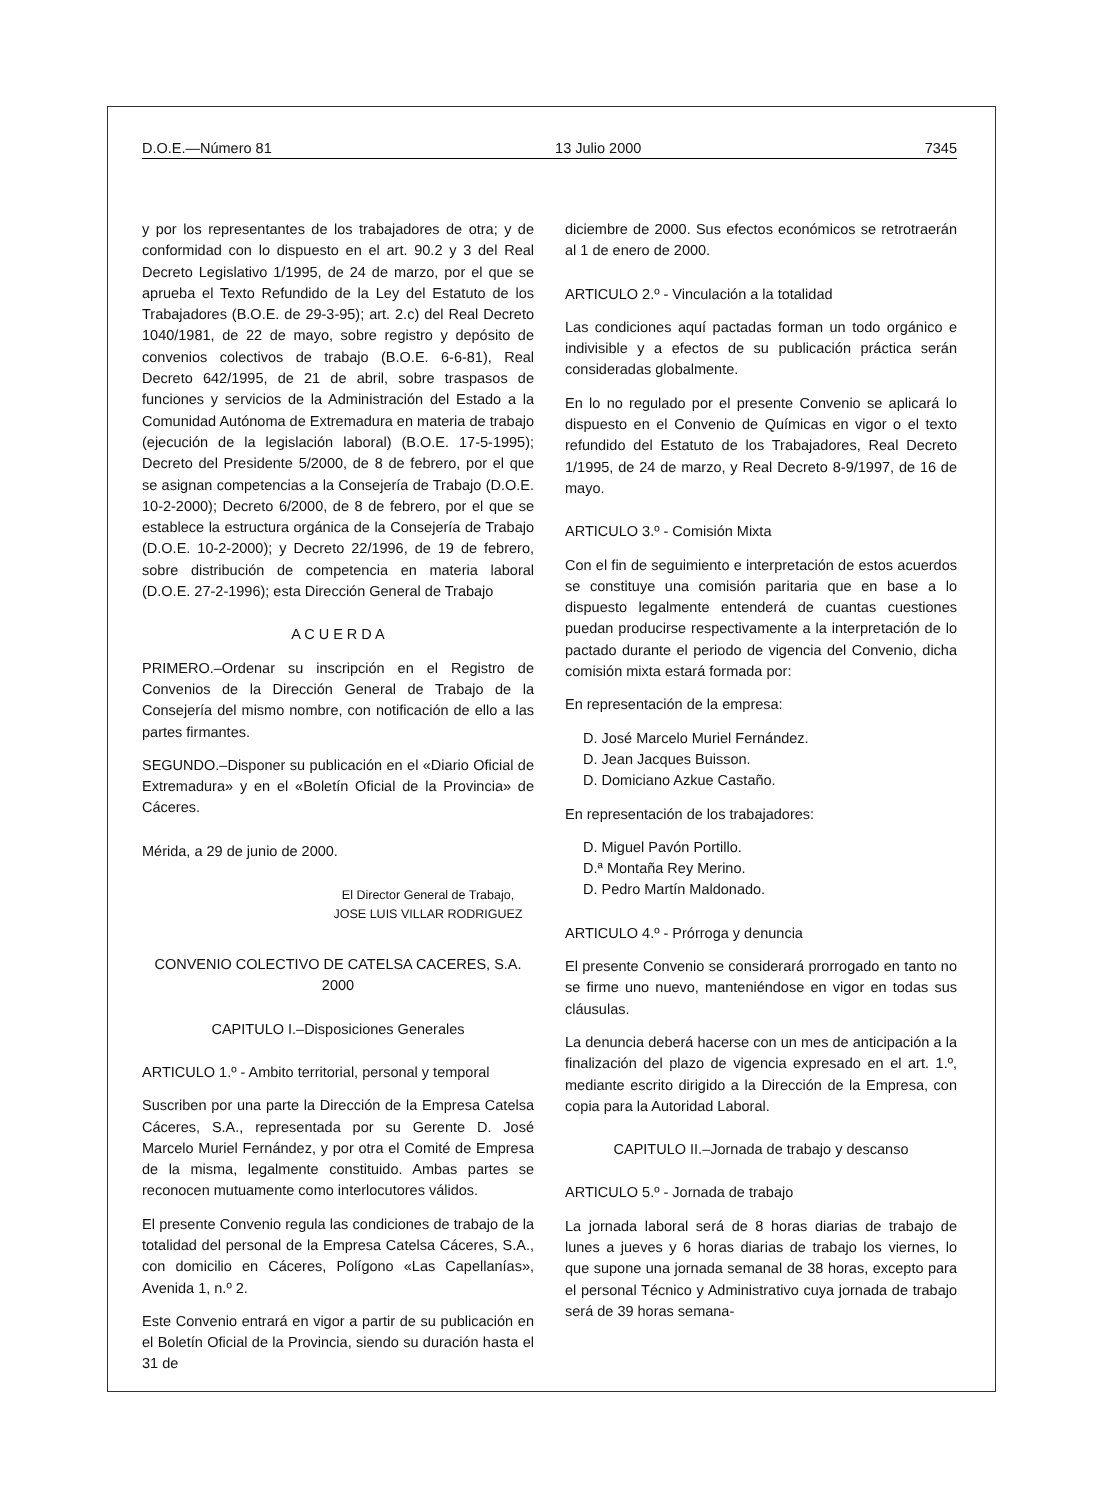D.O.E.—Número 81 13 Julio 2000 7345
y por los representantes de los trabajadores de otra; y de conformidad con lo dispuesto en el art. 90.2 y 3 del Real Decreto Legislativo 1/1995, de 24 de marzo, por el que se aprueba el Texto Refundido de la Ley del Estatuto de los Trabajadores (B.O.E. de 29-3-95); art. 2.c) del Real Decreto 1040/1981, de 22 de mayo, sobre registro y depósito de convenios colectivos de trabajo (B.O.E. 6-6-81), Real Decreto 642/1995, de 21 de abril, sobre traspasos de funciones y servicios de la Administración del Estado a la Comunidad Autónoma de Extremadura en materia de trabajo (ejecución de la legislación laboral) (B.O.E. 17-5-1995); Decreto del Presidente 5/2000, de 8 de febrero, por el que se asignan competencias a la Consejería de Trabajo (D.O.E. 10-2-2000); Decreto 6/2000, de 8 de febrero, por el que se establece la estructura orgánica de la Consejería de Trabajo (D.O.E. 10-2-2000); y Decreto 22/1996, de 19 de febrero, sobre distribución de competencia en materia laboral (D.O.E. 27-2-1996); esta Dirección General de Trabajo
A C U E R D A
PRIMERO.–Ordenar su inscripción en el Registro de Convenios de la Dirección General de Trabajo de la Consejería del mismo nombre, con notificación de ello a las partes firmantes.
SEGUNDO.–Disponer su publicación en el «Diario Oficial de Extremadura» y en el «Boletín Oficial de la Provincia» de Cáceres.
Mérida, a 29 de junio de 2000.
El Director General de Trabajo,
JOSE LUIS VILLAR RODRIGUEZ
CONVENIO COLECTIVO DE CATELSA CACERES, S.A. 2000
CAPITULO I.–Disposiciones Generales
ARTICULO 1.º - Ambito territorial, personal y temporal
Suscriben por una parte la Dirección de la Empresa Catelsa Cáceres, S.A., representada por su Gerente D. José Marcelo Muriel Fernández, y por otra el Comité de Empresa de la misma, legalmente constituido. Ambas partes se reconocen mutuamente como interlocutores válidos.
El presente Convenio regula las condiciones de trabajo de la totalidad del personal de la Empresa Catelsa Cáceres, S.A., con domicilio en Cáceres, Polígono «Las Capellanías», Avenida 1, n.º 2.
Este Convenio entrará en vigor a partir de su publicación en el Boletín Oficial de la Provincia, siendo su duración hasta el 31 de
diciembre de 2000. Sus efectos económicos se retrotraerán al 1 de enero de 2000.
ARTICULO 2.º - Vinculación a la totalidad
Las condiciones aquí pactadas forman un todo orgánico e indivisible y a efectos de su publicación práctica serán consideradas globalmente.
En lo no regulado por el presente Convenio se aplicará lo dispuesto en el Convenio de Químicas en vigor o el texto refundido del Estatuto de los Trabajadores, Real Decreto 1/1995, de 24 de marzo, y Real Decreto 8-9/1997, de 16 de mayo.
ARTICULO 3.º - Comisión Mixta
Con el fin de seguimiento e interpretación de estos acuerdos se constituye una comisión paritaria que en base a lo dispuesto legalmente entenderá de cuantas cuestiones puedan producirse respectivamente a la interpretación de lo pactado durante el periodo de vigencia del Convenio, dicha comisión mixta estará formada por:
En representación de la empresa:
D. José Marcelo Muriel Fernández.
D. Jean Jacques Buisson.
D. Domiciano Azkue Castaño.
En representación de los trabajadores:
D. Miguel Pavón Portillo.
D.ª Montaña Rey Merino.
D. Pedro Martín Maldonado.
ARTICULO 4.º - Prórroga y denuncia
El presente Convenio se considerará prorrogado en tanto no se firme uno nuevo, manteniéndose en vigor en todas sus cláusulas.
La denuncia deberá hacerse con un mes de anticipación a la finalización del plazo de vigencia expresado en el art. 1.º, mediante escrito dirigido a la Dirección de la Empresa, con copia para la Autoridad Laboral.
CAPITULO II.–Jornada de trabajo y descanso
ARTICULO 5.º - Jornada de trabajo
La jornada laboral será de 8 horas diarias de trabajo de lunes a jueves y 6 horas diarias de trabajo los viernes, lo que supone una jornada semanal de 38 horas, excepto para el personal Técnico y Administrativo cuya jornada de trabajo será de 39 horas semana-